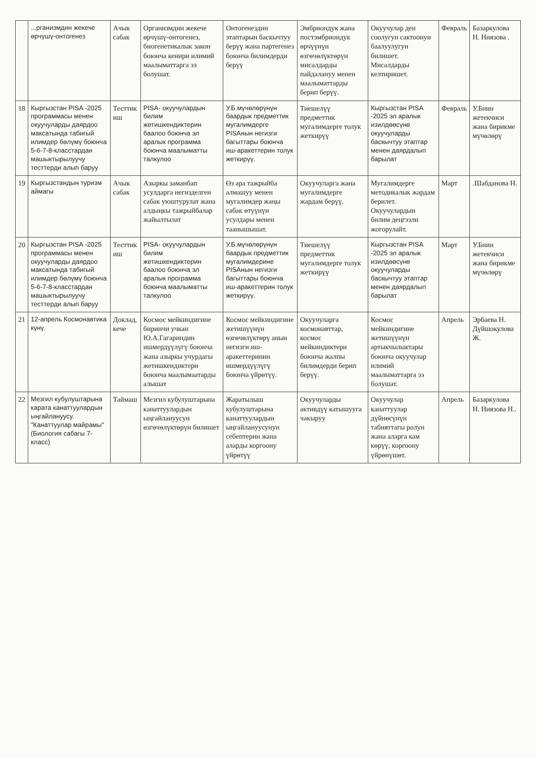| | ...рганизмдин жекече өрчүшү-онтогенез | Ачык сабак | Организмдин жекече өрчүшү-онтогенез, биогенетикалык закон боюнча кенири илимий маалыматтарга ээ болушат. | Онтогенездин этаптарын баскычтуу берүү жана партегенез боюнча билимдерди берүү | Эмбриондук жана постэмбриондук өрчүүнүн өзгөчөлүктөрүн мисалдарды пайдалануу менен маалыматтарды берип берүү. | Окуучулар ден соолугун сактоонун баалуулугун билишет. Мисалдарды келтиришет. | Февраль | Базаркулова Н. Ниязова . |
| 18 | Кыргызстан PISA -2025 программасы менен окуучуларды даярдоо максатында табигый илимдер бөлүмү боюнча 5-6-7-8-класстардан машыктырылуучу тесттерди алып баруу | Тесттик иш | PISA- окуучулардын билим жетишкендиктерин баалоо боюнча эл аралык программа боюнча маалыматты талкулоо | У.Б.мүчөлөрүнүн баардык предметтик мугалимдерге PISAнын негизги багыттары боюнча иш-аракеттерин толук жеткирүү. | Тиешелүү предметтик мугалимдерге толук жеткирүү | Кыргызстан PISA -2025 эл аралык изилдөөсүнө окуучуларды баскычтуу этаптар менен даярдалып барылат | Февраль | У.Бнин жетекчиси жана бирикме мүчөлөрү |
| 19 | Кыргызстандын туризм аймагы | Ачык сабак | Азыркы заманбап усулдарга негизделген сабак уюштурулат жана алдыңкы тажрыйбалар жайылтылат | Өз ара тажрыйба алмашуу менен мугалимдер жаңы сабак өтүүнүн усулдары менен таанышышат. | Окуучуларга жана мугалимдерге жардам берүү. | Мугалимдерге методикалык жардам берилет. Окуучулардын билим деңгээли жогорулайт. | Март | .Шабданова Н. |
| 20 | Кыргызстан PISA -2025 программасы менен окуучуларды даярдоо максатында табигый илимдер бөлүмү боюнча 5-6-7-8-класстардан машыктырылуучу тесттерди алып баруу | Тесттик иш | PISA- окуучулардын билим жетишкендиктерин баалоо боюнча эл аралык программа боюнча маалыматты талкулоо | У.Б.мүчөлөрүнүн баардык предметтик мугалимдерине PISAнын негизги багыттары боюнча иш-аракеттерин толук жеткирүү. | Тиешелүү предметтик мугалимдерге толук жеткирүү | Кыргызстан PISA -2025 эл аралык изилдөөсүнө окуучуларды баскычтуу этаптар менен даярдалып барылат | Март | У.Бнин жетекчиси жана бирикме мүчөлөрү |
| 21 | 12-апрель Космонавтика күнү. | Доклад, кече | Космос мейкиндигине биринчи учкан Ю.А.Гагариндин ишмердүүлүгү боюнча жана азыркы учурдагы жетишкендиктери боюнча маалымаатарды алышат | Космос мейкиндигине жетишүүнүн өзгөчөлүктөрү анын негизги иш-аракеттеринин ишмердүүлүгү боюнча үйрөтүү. | Окуучуларга космонавттар, космос мейкиндиктери боюнча жалпы билимдерди берип берүү. | Космос мейкиндигине жетишүүнүн артыкчылыктары боюнча окуучулар илимий маалыматтарга ээ болушат. | Апрель | Эрбаева Н. Дүйшокулова Ж. |
| 22 | Мезгил кубулуштарына карата канаттуулардын ыңгайлануусу. "Канаттуулар майрамы" (Биология сабагы 7- класс) | Таймаш | Мезгил кубулуштарына канаттуулардын ыңгайлануусун өзгөчөлүктөрүн билишет | Жаратылыш кубулуштарына канаттуулардын ыңгайлануусунун себептерин жана аларды коргоону үйрөтүү | Окуучуларды активдүү катышууга чакыруу | Окуучулар канаттуулар дүйнөсүнүн табияттагы ролун жана аларга кам көрүү, коргоону үйрөнүшөт. | Апрель | Базаркулова Н. Ниязова Н.. |